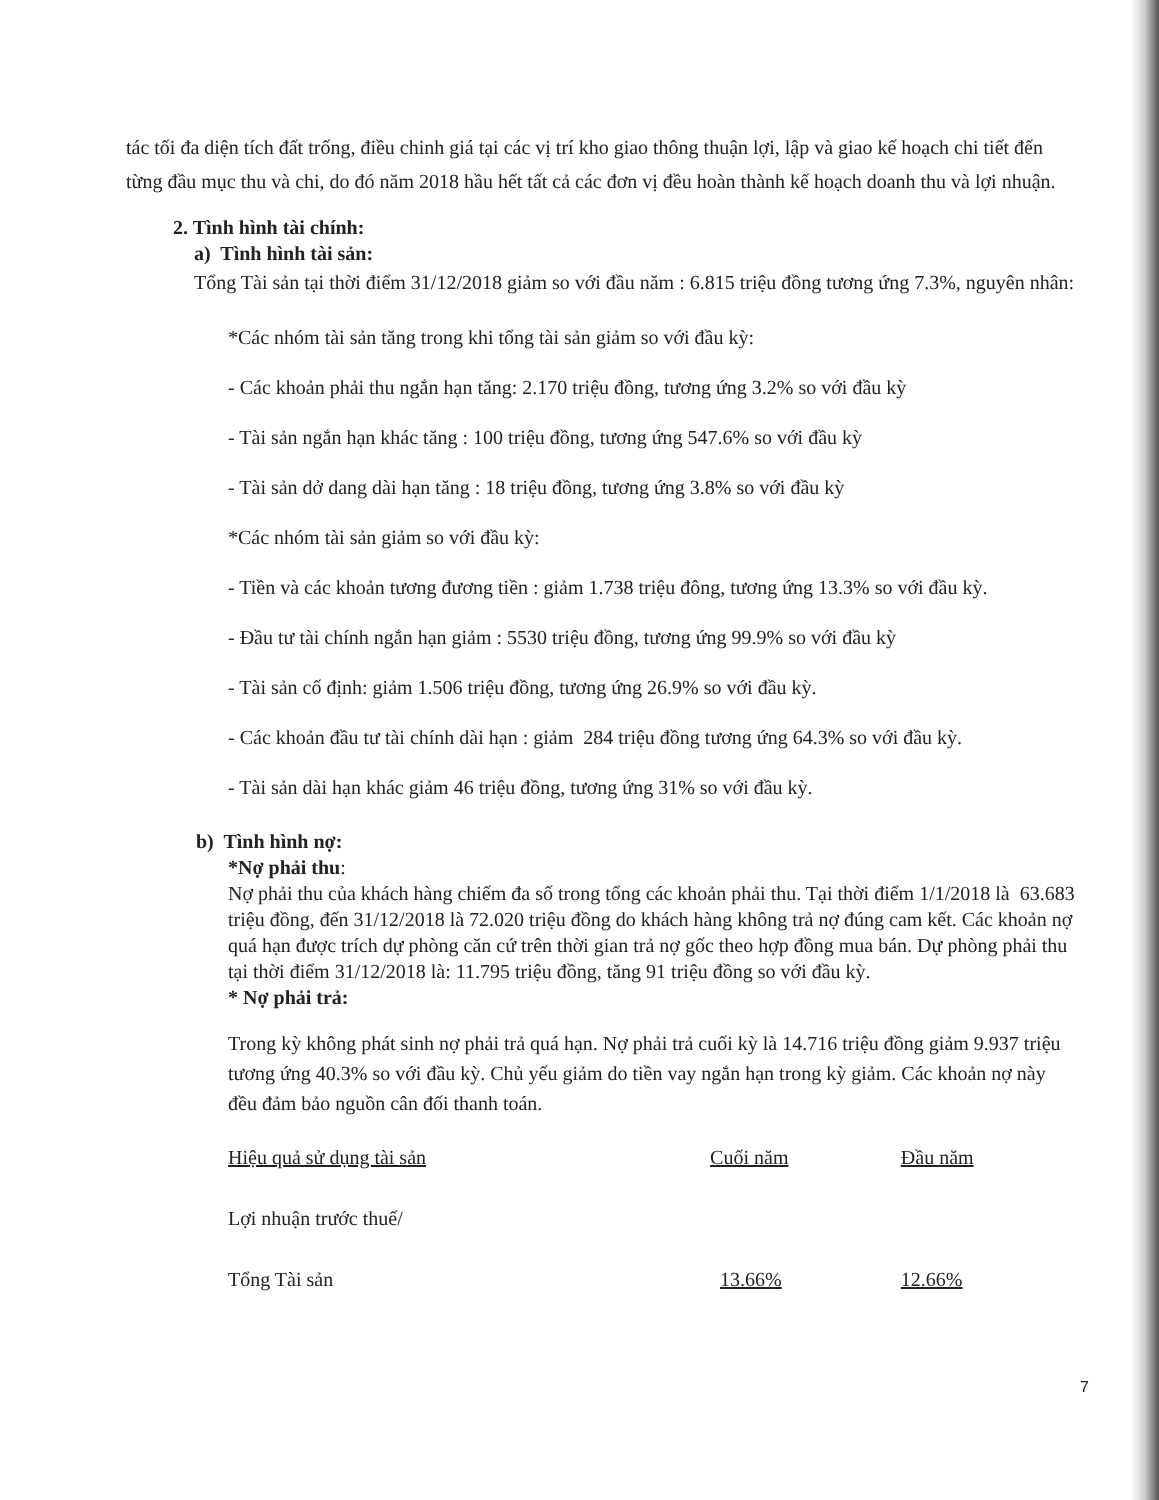tác tối đa diện tích đất trống, điều chinh giá tại các vị trí kho giao thông thuận lợi, lập và giao kế hoạch chi tiết đến từng đầu mục thu và chi, do đó năm 2018 hầu hết tất cả các đơn vị đều hoàn thành kế hoạch doanh thu và lợi nhuận.
2. Tình hình tài chính:
a) Tình hình tài sản:
Tổng Tài sản tại thời điểm 31/12/2018 giảm so với đầu năm : 6.815 triệu đồng tương ứng 7.3%, nguyên nhân:
*Các nhóm tài sản tăng trong khi tổng tài sản giảm so với đầu kỳ:
- Các khoản phải thu ngắn hạn tăng: 2.170 triệu đồng, tương ứng 3.2% so với đầu kỳ
- Tài sản ngắn hạn khác tăng : 100 triệu đồng, tương ứng 547.6% so với đầu kỳ
- Tài sản dở dang dài hạn tăng : 18 triệu đồng, tương ứng 3.8% so với đầu kỳ
*Các nhóm tài sản giảm so với đầu kỳ:
- Tiền và các khoản tương đương tiền : giảm 1.738 triệu đông, tương ứng 13.3% so với đầu kỳ.
- Đầu tư tài chính ngắn hạn giảm : 5530 triệu đồng, tương ứng 99.9% so với đầu kỳ
- Tài sản cố định: giảm 1.506 triệu đồng, tương ứng 26.9% so với đầu kỳ.
- Các khoản đầu tư tài chính dài hạn : giảm 284 triệu đồng tương ứng 64.3% so với đầu kỳ.
- Tài sản dài hạn khác giảm 46 triệu đồng, tương ứng 31% so với đầu kỳ.
b) Tình hình nợ:
*Nợ phải thu:
Nợ phải thu của khách hàng chiếm đa số trong tổng các khoản phải thu. Tại thời điểm 1/1/2018 là 63.683 triệu đồng, đến 31/12/2018 là 72.020 triệu đồng do khách hàng không trả nợ đúng cam kết. Các khoản nợ quá hạn được trích dự phòng căn cứ trên thời gian trả nợ gốc theo hợp đồng mua bán. Dự phòng phải thu tại thời điểm 31/12/2018 là: 11.795 triệu đồng, tăng 91 triệu đồng so với đầu kỳ.
* Nợ phải trả:
Trong kỳ không phát sinh nợ phải trả quá hạn. Nợ phải trả cuối kỳ là 14.716 triệu đồng giảm 9.937 triệu tương ứng 40.3% so với đầu kỳ. Chủ yếu giảm do tiền vay ngắn hạn trong kỳ giảm. Các khoản nợ này đều đảm bảo nguồn cân đối thanh toán.
| Hiệu quả sử dụng tài sản | Cuối năm | Đầu năm |
| Lợi nhuận trước thuế/ | | |
| Tổng Tài sản | 13.66% | 12.66% |
7